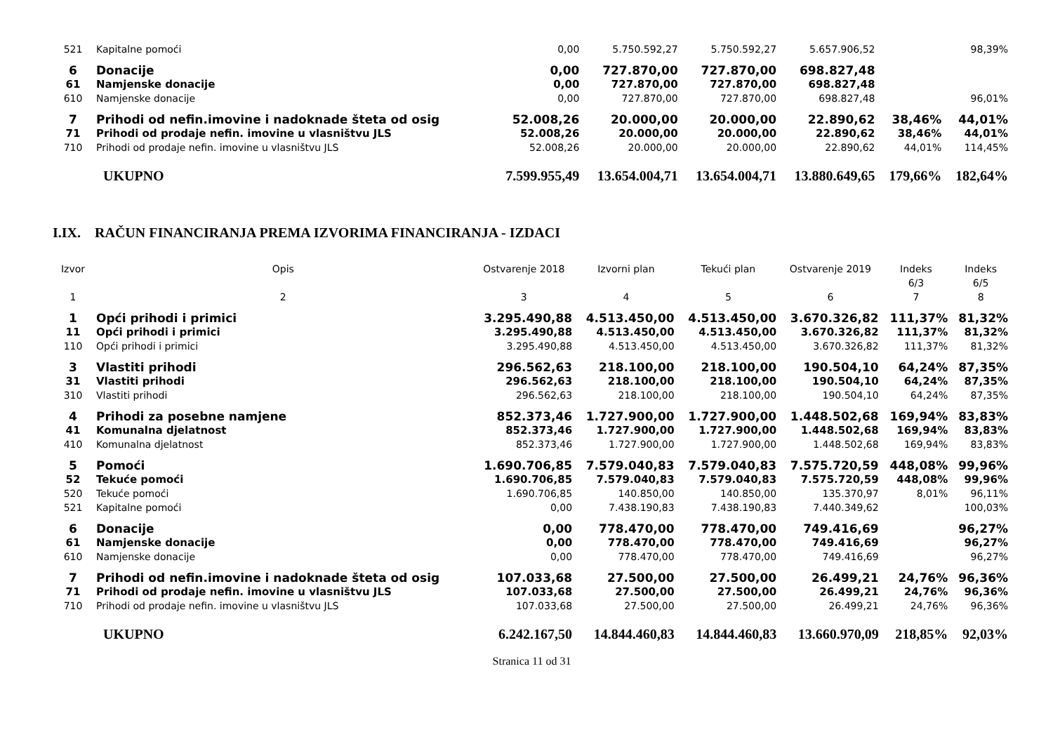| 521 | Kapitalne pomoći | 0,00 | 5.750.592,27 | 5.750.592,27 | 5.657.906,52 | | 98,39% |
| 6 | Donacije | 0,00 | 727.870,00 | 727.870,00 | 698.827,48 | | |
| 61 | Namjenske donacije | 0,00 | 727.870,00 | 727.870,00 | 698.827,48 | | |
| 610 | Namjenske donacije | 0,00 | 727.870,00 | 727.870,00 | 698.827,48 | | 96,01% |
| 7 | Prihodi od nefin.imovine i nadoknade šteta od osig | 52.008,26 | 20.000,00 | 20.000,00 | 22.890,62 | 38,46% | 44,01% |
| 71 | Prihodi od prodaje nefin. imovine u vlasništvu JLS | 52.008,26 | 20.000,00 | 20.000,00 | 22.890,62 | 38,46% | 44,01% |
| 710 | Prihodi od prodaje nefin. imovine u vlasništvu JLS | 52.008,26 | 20.000,00 | 20.000,00 | 22.890,62 | 44,01% | 114,45% |
| | UKUPNO | 7.599.955,49 | 13.654.004,71 | 13.654.004,71 | 13.880.649,65 | 179,66% | 182,64% |
I.IX. RAČUN FINANCIRANJA PREMA IZVORIMA FINANCIRANJA - IZDACI
| Izvor | Opis | Ostvarenje 2018 | Izvorni plan | Tekući plan | Ostvarenje 2019 | Indeks 6/3 | Indeks 6/5 |
| --- | --- | --- | --- | --- | --- | --- | --- |
| 1 | 2 | 3 | 4 | 5 | 6 | 7 | 8 |
| 1 | Opći prihodi i primici | 3.295.490,88 | 4.513.450,00 | 4.513.450,00 | 3.670.326,82 | 111,37% | 81,32% |
| 11 | Opći prihodi i primici | 3.295.490,88 | 4.513.450,00 | 4.513.450,00 | 3.670.326,82 | 111,37% | 81,32% |
| 110 | Opći prihodi i primici | 3.295.490,88 | 4.513.450,00 | 4.513.450,00 | 3.670.326,82 | 111,37% | 81,32% |
| 3 | Vlastiti prihodi | 296.562,63 | 218.100,00 | 218.100,00 | 190.504,10 | 64,24% | 87,35% |
| 31 | Vlastiti prihodi | 296.562,63 | 218.100,00 | 218.100,00 | 190.504,10 | 64,24% | 87,35% |
| 310 | Vlastiti prihodi | 296.562,63 | 218.100,00 | 218.100,00 | 190.504,10 | 64,24% | 87,35% |
| 4 | Prihodi za posebne namjene | 852.373,46 | 1.727.900,00 | 1.727.900,00 | 1.448.502,68 | 169,94% | 83,83% |
| 41 | Komunalna djelatnost | 852.373,46 | 1.727.900,00 | 1.727.900,00 | 1.448.502,68 | 169,94% | 83,83% |
| 410 | Komunalna djelatnost | 852.373,46 | 1.727.900,00 | 1.727.900,00 | 1.448.502,68 | 169,94% | 83,83% |
| 5 | Pomoći | 1.690.706,85 | 7.579.040,83 | 7.579.040,83 | 7.575.720,59 | 448,08% | 99,96% |
| 52 | Tekuće pomoći | 1.690.706,85 | 7.579.040,83 | 7.579.040,83 | 7.575.720,59 | 448,08% | 99,96% |
| 520 | Tekuće pomoći | 1.690.706,85 | 140.850,00 | 140.850,00 | 135.370,97 | 8,01% | 96,11% |
| 521 | Kapitalne pomoći | 0,00 | 7.438.190,83 | 7.438.190,83 | 7.440.349,62 | | 100,03% |
| 6 | Donacije | 0,00 | 778.470,00 | 778.470,00 | 749.416,69 | | 96,27% |
| 61 | Namjenske donacije | 0,00 | 778.470,00 | 778.470,00 | 749.416,69 | | 96,27% |
| 610 | Namjenske donacije | 0,00 | 778.470,00 | 778.470,00 | 749.416,69 | | 96,27% |
| 7 | Prihodi od nefin.imovine i nadoknade šteta od osig | 107.033,68 | 27.500,00 | 27.500,00 | 26.499,21 | 24,76% | 96,36% |
| 71 | Prihodi od prodaje nefin. imovine u vlasništvu JLS | 107.033,68 | 27.500,00 | 27.500,00 | 26.499,21 | 24,76% | 96,36% |
| 710 | Prihodi od prodaje nefin. imovine u vlasništvu JLS | 107.033,68 | 27.500,00 | 27.500,00 | 26.499,21 | 24,76% | 96,36% |
| | UKUPNO | 6.242.167,50 | 14.844.460,83 | 14.844.460,83 | 13.660.970,09 | 218,85% | 92,03% |
Stranica 11 od 31